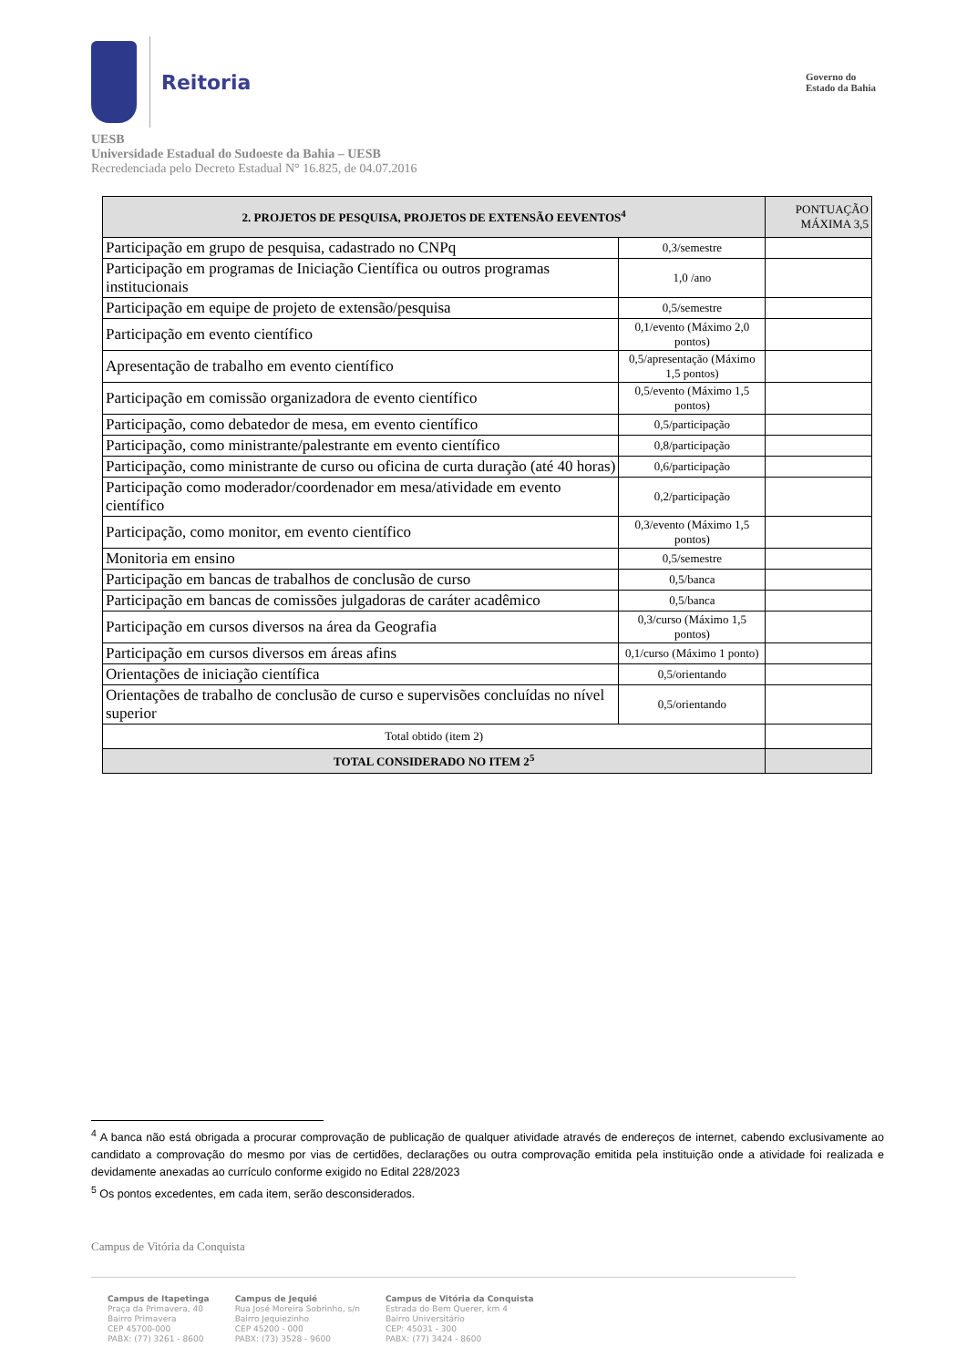Reitoria
Governo do
Estado da Bahia
UESB
Universidade Estadual do Sudoeste da Bahia – UESB
Recredenciada pelo Decreto Estadual N° 16.825, de 04.07.2016
| 2. PROJETOS DE PESQUISA, PROJETOS DE EXTENSÃO EEVENTOS<sup>4</sup> | | PONTUAÇÃO MÁXIMA 3,5 |
| --- | --- | --- |
| Participação em grupo de pesquisa, cadastrado no CNPq | 0,3/semestre | |
| Participação em programas de Iniciação Científica ou outros programas institucionais | 1,0 /ano | |
| Participação em equipe de projeto de extensão/pesquisa | 0,5/semestre | |
| Participação em evento científico | 0,1/evento (Máximo 2,0 pontos) | |
| Apresentação de trabalho em evento científico | 0,5/apresentação (Máximo 1,5 pontos) | |
| Participação em comissão organizadora de evento científico | 0,5/evento (Máximo 1,5 pontos) | |
| Participação, como debatedor de mesa, em evento científico | 0,5/participação | |
| Participação, como ministrante/palestrante em evento científico | 0,8/participação | |
| Participação, como ministrante de curso ou oficina de curta duração (até 40 horas) | 0,6/participação | |
| Participação como moderador/coordenador em mesa/atividade em evento científico | 0,2/participação | |
| Participação, como monitor, em evento científico | 0,3/evento (Máximo 1,5 pontos) | |
| Monitoria em ensino | 0,5/semestre | |
| Participação em bancas de trabalhos de conclusão de curso | 0,5/banca | |
| Participação em bancas de comissões julgadoras de caráter acadêmico | 0,5/banca | |
| Participação em cursos diversos na área da Geografia | 0,3/curso (Máximo 1,5 pontos) | |
| Participação em cursos diversos em áreas afins | 0,1/curso (Máximo 1 ponto) | |
| Orientações de iniciação científica | 0,5/orientando | |
| Orientações de trabalho de conclusão de curso e supervisões concluídas no nível superior | 0,5/orientando | |
| Total obtido (item 2) | | |
| TOTAL CONSIDERADO NO ITEM 2<sup>5</sup> | | |
<sup>4</sup> A banca não está obrigada a procurar comprovação de publicação de qualquer atividade através de endereços de internet, cabendo exclusivamente ao candidato a comprovação do mesmo por vias de certidões, declarações ou outra comprovação emitida pela instituição onde a atividade foi realizada e devidamente anexadas ao currículo conforme exigido no Edital 228/2023
<sup>5</sup> Os pontos excedentes, em cada item, serão desconsiderados.
Campus de Vitória da Conquista
Campus de Itapetinga
Praça da Primavera, 40
Bairro Primavera
CEP 45700-000
PABX: (77) 3261 - 8600
Campus de Jequié
Rua José Moreira Sobrinho, s/n
Bairro Jequiezinho
CEP 45200 - 000
PABX: (73) 3528 - 9600
Campus de Vitória da Conquista
Estrada do Bem Querer, km 4
Bairro Universitário
CEP: 45031 - 300
PABX: (77) 3424 - 8600